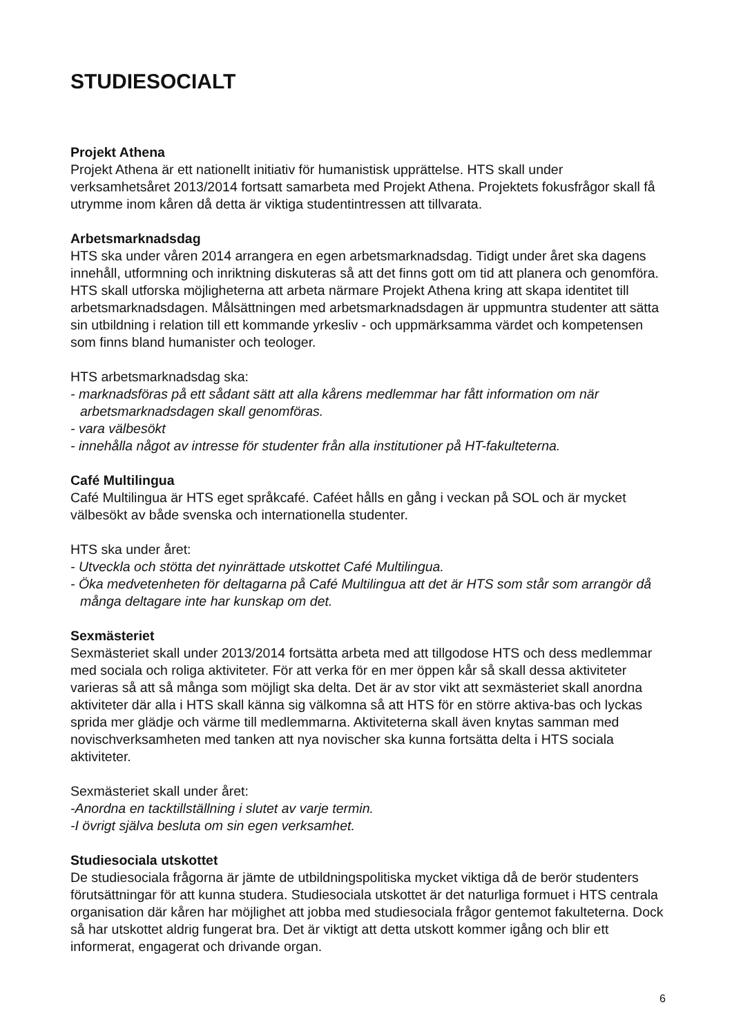STUDIESOCIALT
Projekt Athena
Projekt Athena är ett nationellt initiativ för humanistisk upprättelse. HTS skall under verksamhetsåret 2013/2014 fortsatt samarbeta med Projekt Athena. Projektets fokusfrågor skall få utrymme inom kåren då detta är viktiga studentintressen att tillvarata.
Arbetsmarknadsdag
HTS ska under våren 2014 arrangera en egen arbetsmarknadsdag. Tidigt under året ska dagens innehåll, utformning och inriktning diskuteras så att det finns gott om tid att planera och genomföra. HTS skall utforska möjligheterna att arbeta närmare Projekt Athena kring att skapa identitet till arbetsmarknadsdagen. Målsättningen med arbetsmarknadsdagen är uppmuntra studenter att sätta sin utbildning i relation till ett kommande yrkesliv - och uppmärksamma värdet och kompetensen som finns bland humanister och teologer.
HTS arbetsmarknadsdag ska:
- marknadsföras på ett sådant sätt att alla kårens medlemmar har fått information om när arbetsmarknadsdagen skall genomföras.
- vara välbesökt
- innehålla något av intresse för studenter från alla institutioner på HT-fakulteterna.
Café Multilingua
Café Multilingua är HTS eget språkcafé. Caféet hålls en gång i veckan på SOL och är mycket välbesökt av både svenska och internationella studenter.
HTS ska under året:
- Utveckla och stötta det nyinrättade utskottet Café Multilingua.
- Öka medvetenheten för deltagarna på Café Multilingua att det är HTS som står som arrangör då många deltagare inte har kunskap om det.
Sexmästeriet
Sexmästeriet skall under 2013/2014 fortsätta arbeta med att tillgodose HTS och dess medlemmar med sociala och roliga aktiviteter. För att verka för en mer öppen kår så skall dessa aktiviteter varieras så att så många som möjligt ska delta. Det är av stor vikt att sexmästeriet skall anordna aktiviteter där alla i HTS skall känna sig välkomna så att HTS för en större aktiva-bas och lyckas sprida mer glädje och värme till medlemmarna. Aktiviteterna skall även knytas samman med novischverksamheten med tanken att nya novischer ska kunna fortsätta delta i HTS sociala aktiviteter.
Sexmästeriet skall under året:
-Anordna en tacktillställning i slutet av varje termin.
-I övrigt själva besluta om sin egen verksamhet.
Studiesociala utskottet
De studiesociala frågorna är jämte de utbildningspolitiska mycket viktiga då de berör studenters förutsättningar för att kunna studera. Studiesociala utskottet är det naturliga formuet i HTS centrala organisation där kåren har möjlighet att jobba med studiesociala frågor gentemot fakulteterna. Dock så har utskottet aldrig fungerat bra. Det är viktigt att detta utskott kommer igång och blir ett informerat, engagerat och drivande organ.
6